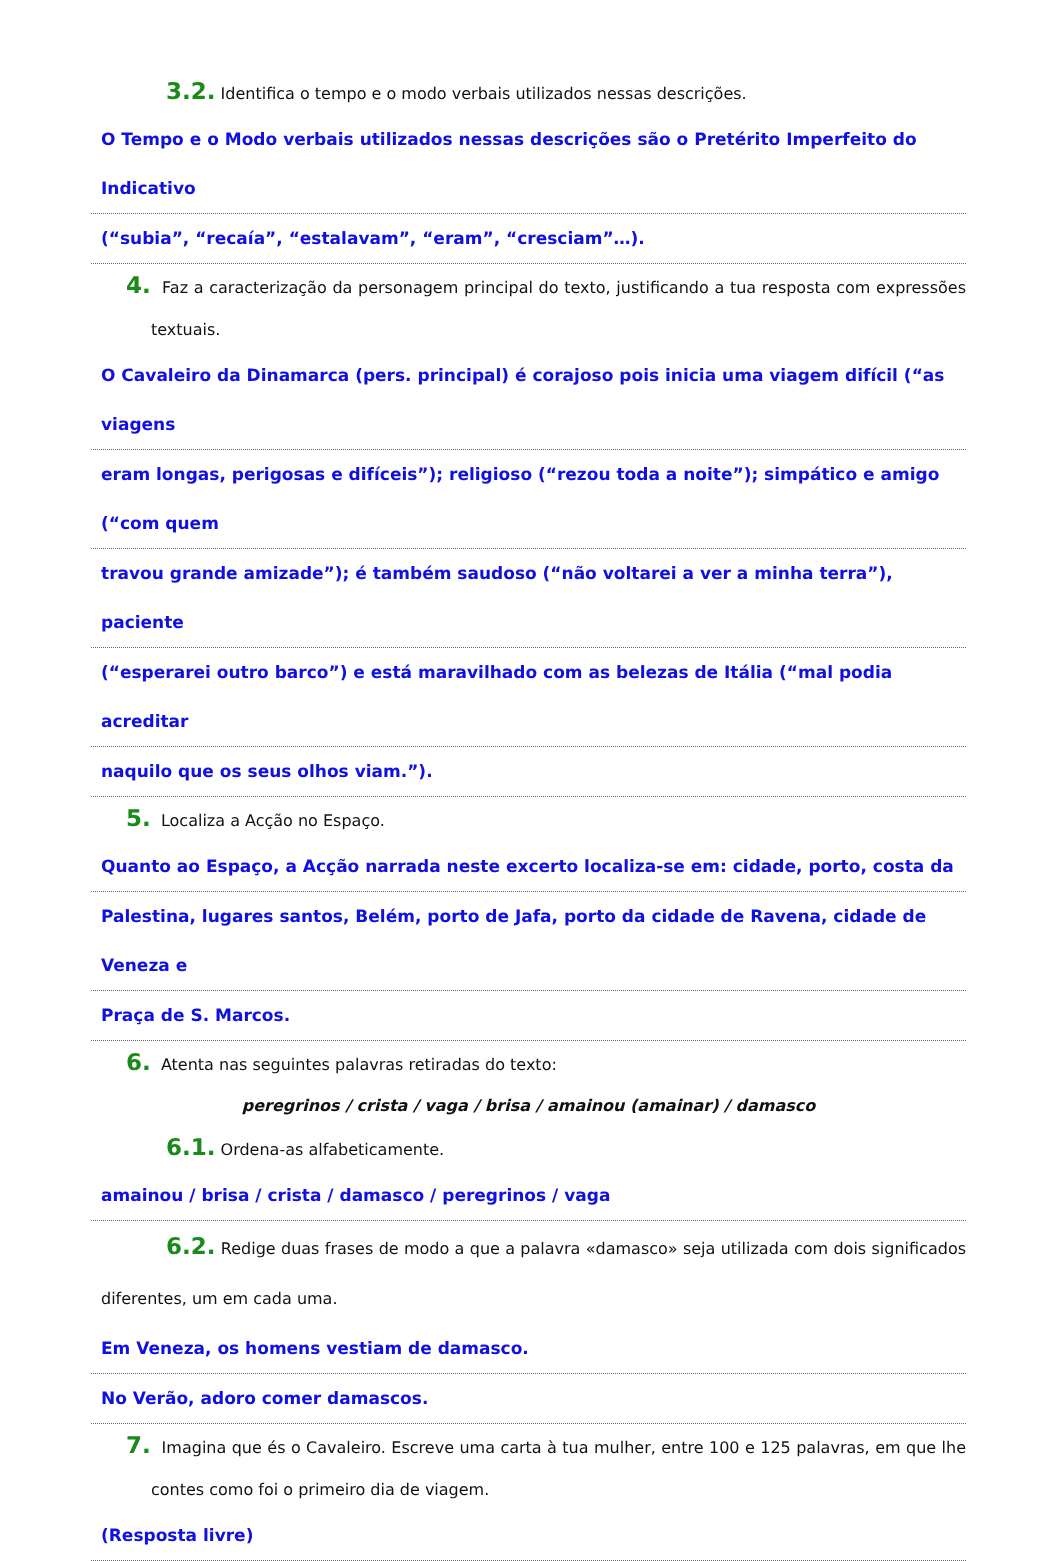3.2. Identifica o tempo e o modo verbais utilizados nessas descrições.
O Tempo e o Modo verbais utilizados nessas descrições são o Pretérito Imperfeito do Indicativo
(“subia”, “recaía”, “estalavam”, “eram”, “cresciam”…).
4. Faz a caracterização da personagem principal do texto, justificando a tua resposta com expressões textuais.
O Cavaleiro da Dinamarca (pers. principal) é corajoso pois inicia uma viagem difícil (“as viagens
eram longas, perigosas e difíceis”); religioso (“rezou toda a noite”); simpático e amigo (“com quem
travou grande amizade”); é também saudoso (“não voltarei a ver a minha terra”), paciente
(“esperarei outro barco”) e está maravilhado com as belezas de Itália (“mal podia acreditar
naquilo que os seus olhos viam.”).
5. Localiza a Acção no Espaço.
Quanto ao Espaço, a Acção narrada neste excerto localiza-se em: cidade, porto, costa da
Palestina, lugares santos, Belém, porto de Jafa, porto da cidade de Ravena, cidade de Veneza e
Praça de S. Marcos.
6. Atenta nas seguintes palavras retiradas do texto:
peregrinos / crista / vaga / brisa / amainou (amainar) / damasco
6.1. Ordena-as alfabeticamente.
amainou / brisa / crista / damasco / peregrinos / vaga
6.2. Redige duas frases de modo a que a palavra «damasco» seja utilizada com dois significados diferentes, um em cada uma.
Em Veneza, os homens vestiam de damasco.
No Verão, adoro comer damascos.
7. Imagina que és o Cavaleiro. Escreve uma carta à tua mulher, entre 100 e 125 palavras, em que lhe contes como foi o primeiro dia de viagem.
(Resposta livre)